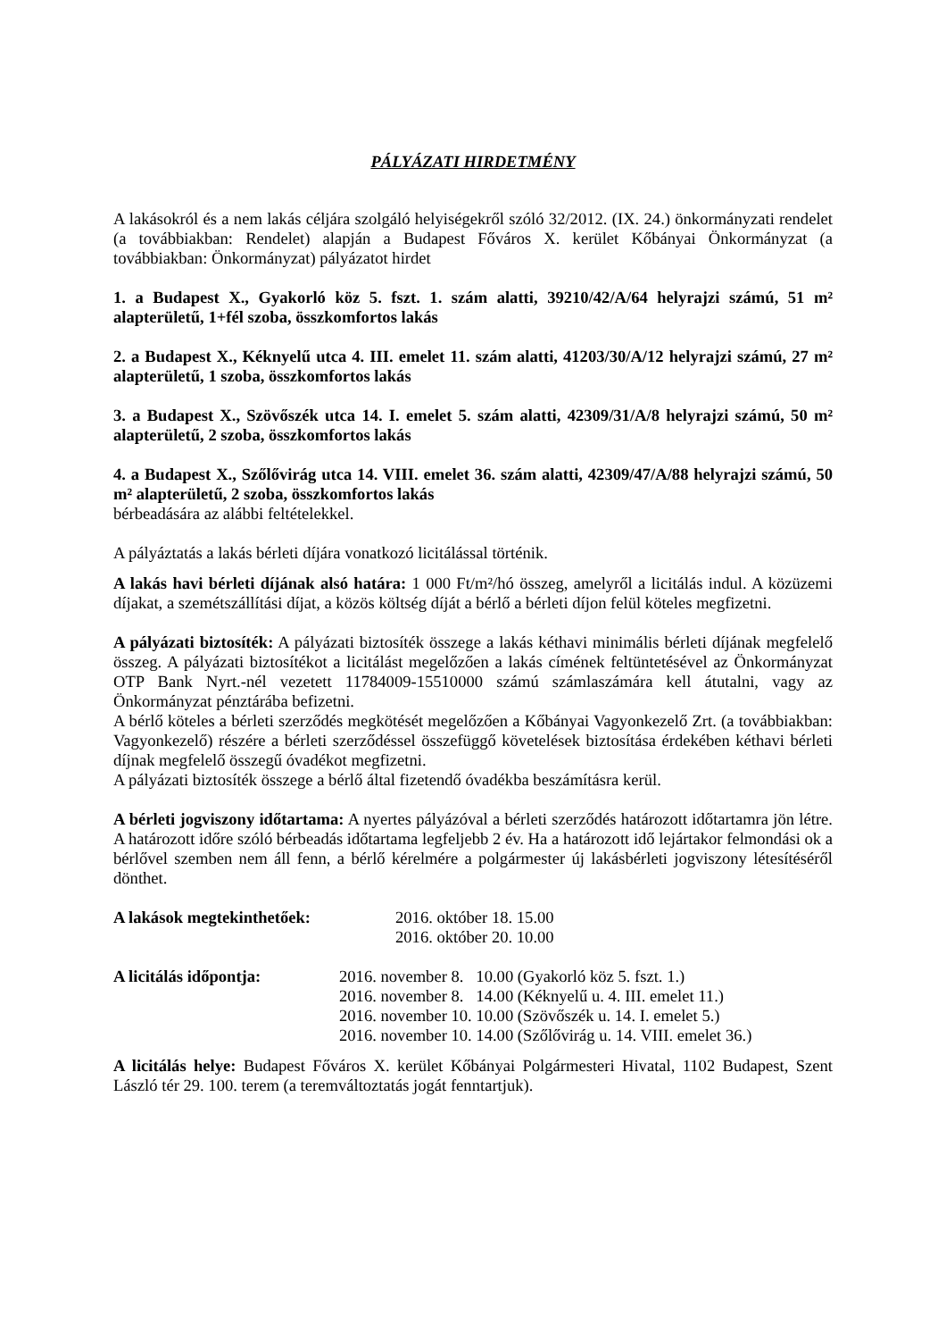PÁLYÁZATI HIRDETMÉNY
A lakásokról és a nem lakás céljára szolgáló helyiségekről szóló 32/2012. (IX. 24.) önkormányzati rendelet (a továbbiakban: Rendelet) alapján a Budapest Főváros X. kerület Kőbányai Önkormányzat (a továbbiakban: Önkormányzat) pályázatot hirdet
1. a Budapest X., Gyakorló köz 5. fszt. 1. szám alatti, 39210/42/A/64 helyrajzi számú, 51 m² alapterületű, 1+fél szoba, összkomfortos lakás
2. a Budapest X., Kéknyelű utca 4. III. emelet 11. szám alatti, 41203/30/A/12 helyrajzi számú, 27 m² alapterületű, 1 szoba, összkomfortos lakás
3. a Budapest X., Szövőszék utca 14. I. emelet 5. szám alatti, 42309/31/A/8 helyrajzi számú, 50 m² alapterületű, 2 szoba, összkomfortos lakás
4. a Budapest X., Szőlővirág utca 14. VIII. emelet 36. szám alatti, 42309/47/A/88 helyrajzi számú, 50 m² alapterületű, 2 szoba, összkomfortos lakás
bérbeadására az alábbi feltételekkel.
A pályáztatás a lakás bérleti díjára vonatkozó licitálással történik.
A lakás havi bérleti díjának alsó határa: 1 000 Ft/m²/hó összeg, amelyről a licitálás indul. A közüzemi díjakat, a szemétszállítási díjat, a közös költség díját a bérlő a bérleti díjon felül köteles megfizetni.
A pályázati biztosíték: A pályázati biztosíték összege a lakás kéthavi minimális bérleti díjának megfelelő összeg. A pályázati biztosítékot a licitálást megelőzően a lakás címének feltüntetésével az Önkormányzat OTP Bank Nyrt.-nél vezetett 11784009-15510000 számú számlaszámára kell átutalni, vagy az Önkormányzat pénztárába befizetni.
A bérlő köteles a bérleti szerződés megkötését megelőzően a Kőbányai Vagyonkezelő Zrt. (a továbbiakban: Vagyonkezelő) részére a bérleti szerződéssel összefüggő követelések biztosítása érdekében kéthavi bérleti díjnak megfelelő összegű óvadékot megfizetni.
A pályázati biztosíték összege a bérlő által fizetendő óvadékba beszámításra kerül.
A bérleti jogviszony időtartama: A nyertes pályázóval a bérleti szerződés határozott időtartamra jön létre. A határozott időre szóló bérbeadás időtartama legfeljebb 2 év. Ha a határozott idő lejártakor felmondási ok a bérlővel szemben nem áll fenn, a bérlő kérelmére a polgármester új lakásbérleti jogviszony létesítéséről dönthet.
| A lakások megtekinthetőek: | 2016. október 18. 15.00 2016. október 20. 10.00 |
| A licitálás időpontja: | 2016. november 8. 10.00 (Gyakorló köz 5. fszt. 1.) 2016. november 8. 14.00 (Kéknyelű u. 4. III. emelet 11.) 2016. november 10. 10.00 (Szövőszék u. 14. I. emelet 5.) 2016. november 10. 14.00 (Szőlővirág u. 14. VIII. emelet 36.) |
A licitálás helye: Budapest Főváros X. kerület Kőbányai Polgármesteri Hivatal, 1102 Budapest, Szent László tér 29. 100. terem (a teremváltoztatás jogát fenntartjuk).